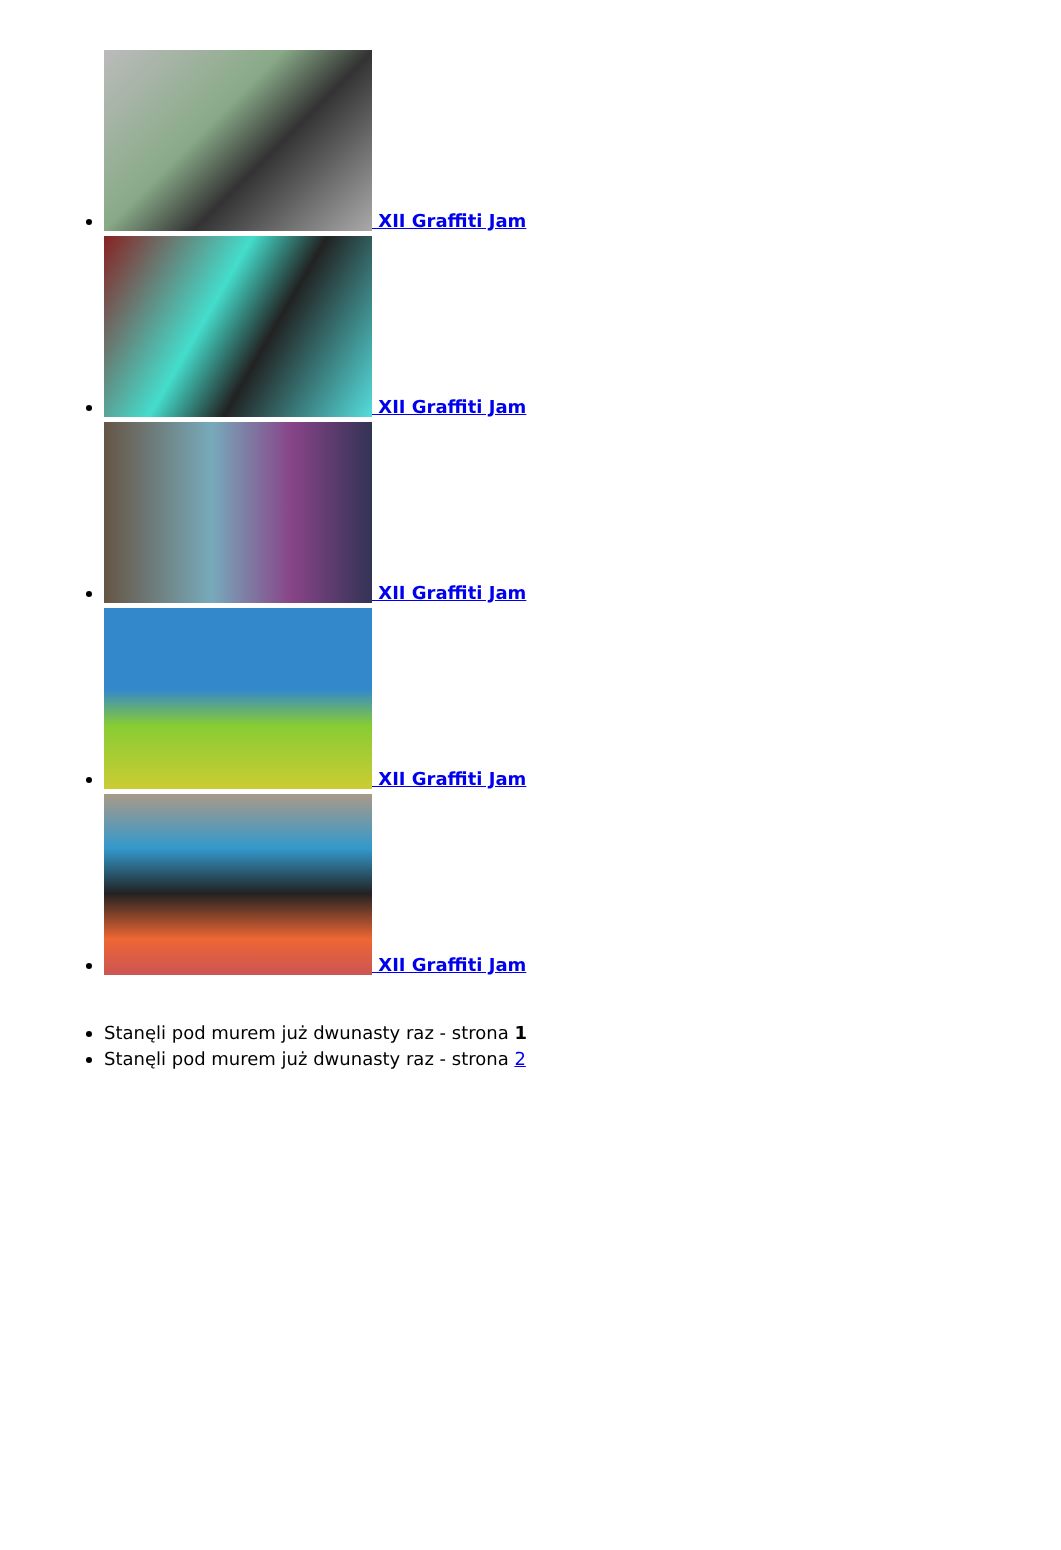XII Graffiti Jam
XII Graffiti Jam
XII Graffiti Jam
XII Graffiti Jam
XII Graffiti Jam
Stanęli pod murem już dwunasty raz - strona 1
Stanęli pod murem już dwunasty raz - strona 2